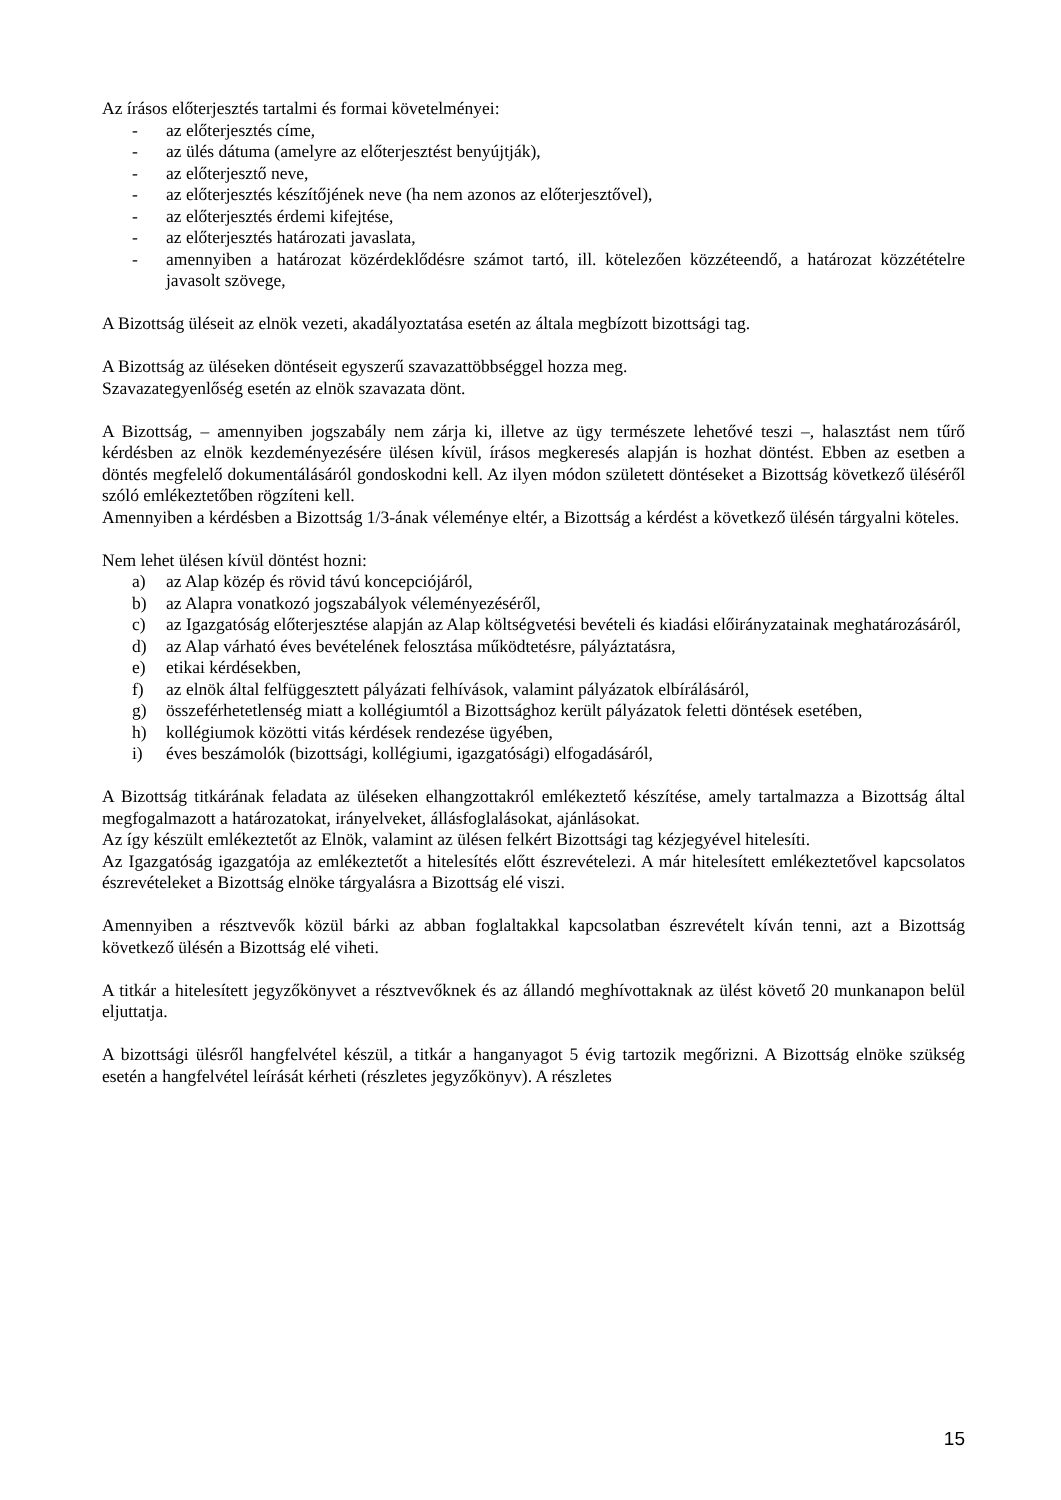Az írásos előterjesztés tartalmi és formai követelményei:
- az előterjesztés címe,
- az ülés dátuma (amelyre az előterjesztést benyújtják),
- az előterjesztő neve,
- az előterjesztés készítőjének neve (ha nem azonos az előterjesztővel),
- az előterjesztés érdemi kifejtése,
- az előterjesztés határozati javaslata,
- amennyiben a határozat közérdeklődésre számot tartó, ill. kötelezően közzéteendő, a határozat közzétételre javasolt szövege,
A Bizottság üléseit az elnök vezeti, akadályoztatása esetén az általa megbízott bizottsági tag.
A Bizottság az üléseken döntéseit egyszerű szavazattöbbséggel hozza meg.
Szavazategyenlőség esetén az elnök szavazata dönt.
A Bizottság, – amennyiben jogszabály nem zárja ki, illetve az ügy természete lehetővé teszi –, halasztást nem tűrő kérdésben az elnök kezdeményezésére ülésen kívül, írásos megkeresés alapján is hozhat döntést. Ebben az esetben a döntés megfelelő dokumentálásáról gondoskodni kell. Az ilyen módon született döntéseket a Bizottság következő üléséről szóló emlékeztetőben rögzíteni kell.
Amennyiben a kérdésben a Bizottság 1/3-ának véleménye eltér, a Bizottság a kérdést a következő ülésén tárgyalni köteles.
Nem lehet ülésen kívül döntést hozni:
a) az Alap közép és rövid távú koncepciójáról,
b) az Alapra vonatkozó jogszabályok véleményezéséről,
c) az Igazgatóság előterjesztése alapján az Alap költségvetési bevételi és kiadási előirányzatainak meghatározásáról,
d) az Alap várható éves bevételének felosztása működtetésre, pályáztatásra,
e) etikai kérdésekben,
f) az elnök által felfüggesztett pályázati felhívások, valamint pályázatok elbírálásáról,
g) összeférhetetlenség miatt a kollégiumtól a Bizottsághoz került pályázatok feletti döntések esetében,
h) kollégiumok közötti vitás kérdések rendezése ügyében,
i) éves beszámolók (bizottsági, kollégiumi, igazgatósági) elfogadásáról,
A Bizottság titkárának feladata az üléseken elhangzottakról emlékeztető készítése, amely tartalmazza a Bizottság által megfogalmazott a határozatokat, irányelveket, állásfoglalásokat, ajánlásokat.
Az így készült emlékeztetőt az Elnök, valamint az ülésen felkért Bizottsági tag kézjegyével hitelesíti.
Az Igazgatóság igazgatója az emlékeztetőt a hitelesítés előtt észrevételezi. A már hitelesített emlékeztetővel kapcsolatos észrevételeket a Bizottság elnöke tárgyalásra a Bizottság elé viszi.
Amennyiben a résztvevők közül bárki az abban foglaltakkal kapcsolatban észrevételt kíván tenni, azt a Bizottság következő ülésén a Bizottság elé viheti.
A titkár a hitelesített jegyzőkönyvet a résztvevőknek és az állandó meghívottaknak az ülést követő 20 munkanapon belül eljuttatja.
A bizottsági ülésről hangfelvétel készül, a titkár a hanganyagot 5 évig tartozik megőrizni. A Bizottság elnöke szükség esetén a hangfelvétel leírását kérheti (részletes jegyzőkönyv). A részletes
15